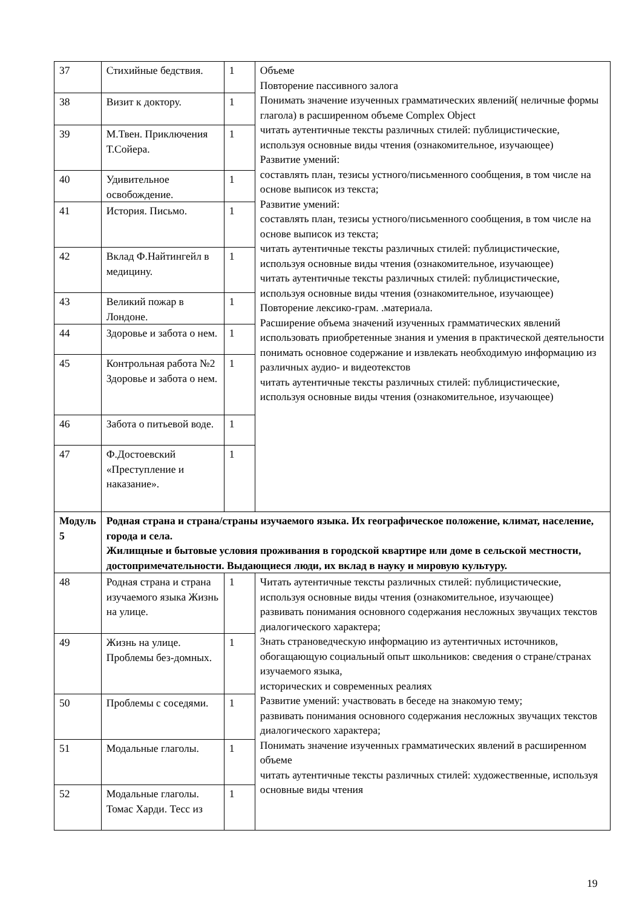| 37 | Стихийные бедствия. | 1 | Объеме Повторение пассивного залога Понимать значение изученных грамматических явлений( неличные формы глагола) в расширенном объеме Complex Object читать аутентичные тексты различных стилей: публицистические, используя основные виды чтения (ознакомительное, изучающее) Развитие умений: составлять план, тезисы устного/письменного сообщения, в том числе на основе выписок из текста; Развитие умений: составлять план, тезисы устного/письменного сообщения, в том числе на основе выписок из текста; читать аутентичные тексты различных стилей: публицистические, используя основные виды чтения (ознакомительное, изучающее) читать аутентичные тексты различных стилей: публицистические, используя основные виды чтения (ознакомительное, изучающее) Повторение лексико-грам. .материала. Расширение объема значений изученных грамматических явлений использовать приобретенные знания и умения в практической деятельности понимать основное содержание и извлекать необходимую информацию из различных аудио- и видеотекстов читать аутентичные тексты различных стилей: публицистические, используя основные виды чтения (ознакомительное, изучающее) |
| 38 | Визит к доктору. | 1 | |
| 39 | М.Твен. Приключения Т.Сойера. | 1 | |
| 40 | Удивительное освобождение. | 1 | |
| 41 | История. Письмо. | 1 | |
| 42 | Вклад Ф.Найтингейл в медицину. | 1 | |
| 43 | Великий пожар в Лондоне. | 1 | |
| 44 | Здоровье и забота о нем. | 1 | |
| 45 | Контрольная работа №2 Здоровье и забота о нем. | 1 | |
| 46 | Забота о питьевой воде. | 1 | |
| 47 | Ф.Достоевский «Преступление и наказание». | 1 | |
| Модуль 5 | Родная страна и страна/страны изучаемого языка. Их географическое положение, климат, население, города и села. Жилищные и бытовые условия проживания в городской квартире или доме в сельской местности, достопримечательности. Выдающиеся люди, их вклад в науку и мировую культуру. | | |
| 48 | Родная страна и страна изучаемого языка Жизнь на улице. | 1 | Читать аутентичные тексты различных стилей: публицистические, используя основные виды чтения (ознакомительное, изучающее) развивать понимания основного содержания несложных звучащих текстов диалогического характера; Знать страноведческую информацию из аутентичных источников, обогащающую социальный опыт школьников: сведения о стране/странах изучаемого языка, исторических и современных реалиях Развитие умений: участвовать в беседе на знакомую тему; развивать понимания основного содержания несложных звучащих текстов диалогического характера; Понимать значение изученных грамматических явлений в расширенном объеме читать аутентичные тексты различных стилей: художественные, используя основные виды чтения |
| 49 | Жизнь на улице. Проблемы без-домных. | 1 | |
| 50 | Проблемы с соседями. | 1 | |
| 51 | Модальные глаголы. | 1 | |
| 52 | Модальные глаголы. Томас Харди. Тесс из | 1 | |
19